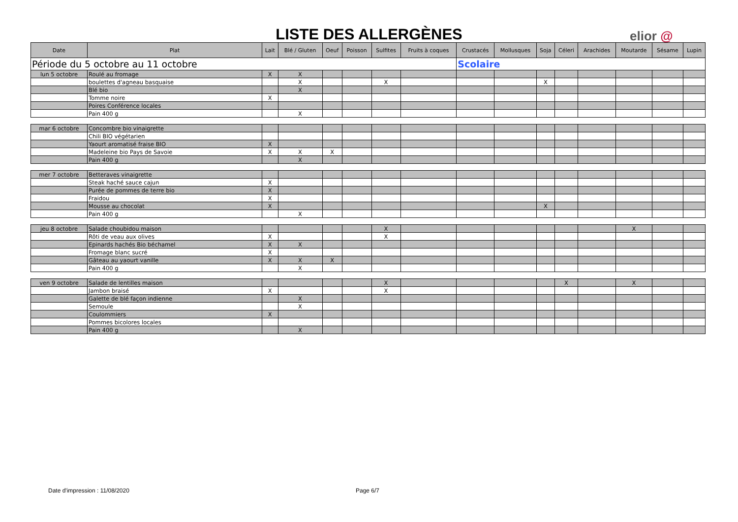LISTE DES ALLERGÈNES elior @
| Date | Plat | Lait | Blé / Gluten | Oeuf | Poisson | Sulfites | Fruits à coques | Crustacés | Mollusques | Soja | Céleri | Arachides | Moutarde | Sésame | Lupin |
| --- | --- | --- | --- | --- | --- | --- | --- | --- | --- | --- | --- | --- | --- | --- | --- |
| Période du 5 octobre au 11 octobre | | | | | | | | Scolaire | | | | | | | |
| lun 5 octobre | Roulé au fromage | X | X | | | | | | | | | | | | |
| | boulettes d'agneau basquaise | | X | | | X | | | | X | | | | | |
| | Blé bio | | X | | | | | | | | | | | | |
| | Tomme noire | X | | | | | | | | | | | | | |
| | Poires Conférence locales | | | | | | | | | | | | | | |
| | Pain 400 g | | X | | | | | | | | | | | | |
| mar 6 octobre | Concombre bio vinaigrette | | | | | | | | | | | | | | |
| | Chili BIO végétarien | | | | | | | | | | | | | | |
| | Yaourt aromatisé fraise BIO | X | | | | | | | | | | | | | |
| | Madeleine bio Pays de Savoie | X | X | X | | | | | | | | | | | |
| | Pain 400 g | | X | | | | | | | | | | | | |
| mer 7 octobre | Betteraves vinaigrette | | | | | | | | | | | | | | |
| | Steak haché sauce cajun | X | | | | | | | | | | | | | |
| | Purée de pommes de terre bio | X | | | | | | | | | | | | | |
| | Fraidou | X | | | | | | | | | | | | | |
| | Mousse au chocolat | X | | | | | | | | X | | | | | |
| | Pain 400 g | | X | | | | | | | | | | | | |
| jeu 8 octobre | Salade choubidou maison | | | | | X | | | | | | | X | | |
| | Rôti de veau aux olives | X | | | | X | | | | | | | | | |
| | Epinards hachés Bio béchamel | X | X | | | | | | | | | | | | |
| | Fromage blanc sucré | X | | | | | | | | | | | | | |
| | Gâteau au yaourt vanille | X | X | X | | | | | | | | | | | |
| | Pain 400 g | | X | | | | | | | | | | | | |
| ven 9 octobre | Salade de lentilles maison | | | | | X | | | | | X | | X | | |
| | Jambon braisé | X | | | | X | | | | | | | | | |
| | Galette de blé façon indienne | | X | | | | | | | | | | | | |
| | Semoule | | X | | | | | | | | | | | | |
| | Coulommiers | X | | | | | | | | | | | | | |
| | Pommes bicolores locales | | | | | | | | | | | | | | |
| | Pain 400 g | | X | | | | | | | | | | | | |
Date d'impression : 11/08/2020 Page 6/7